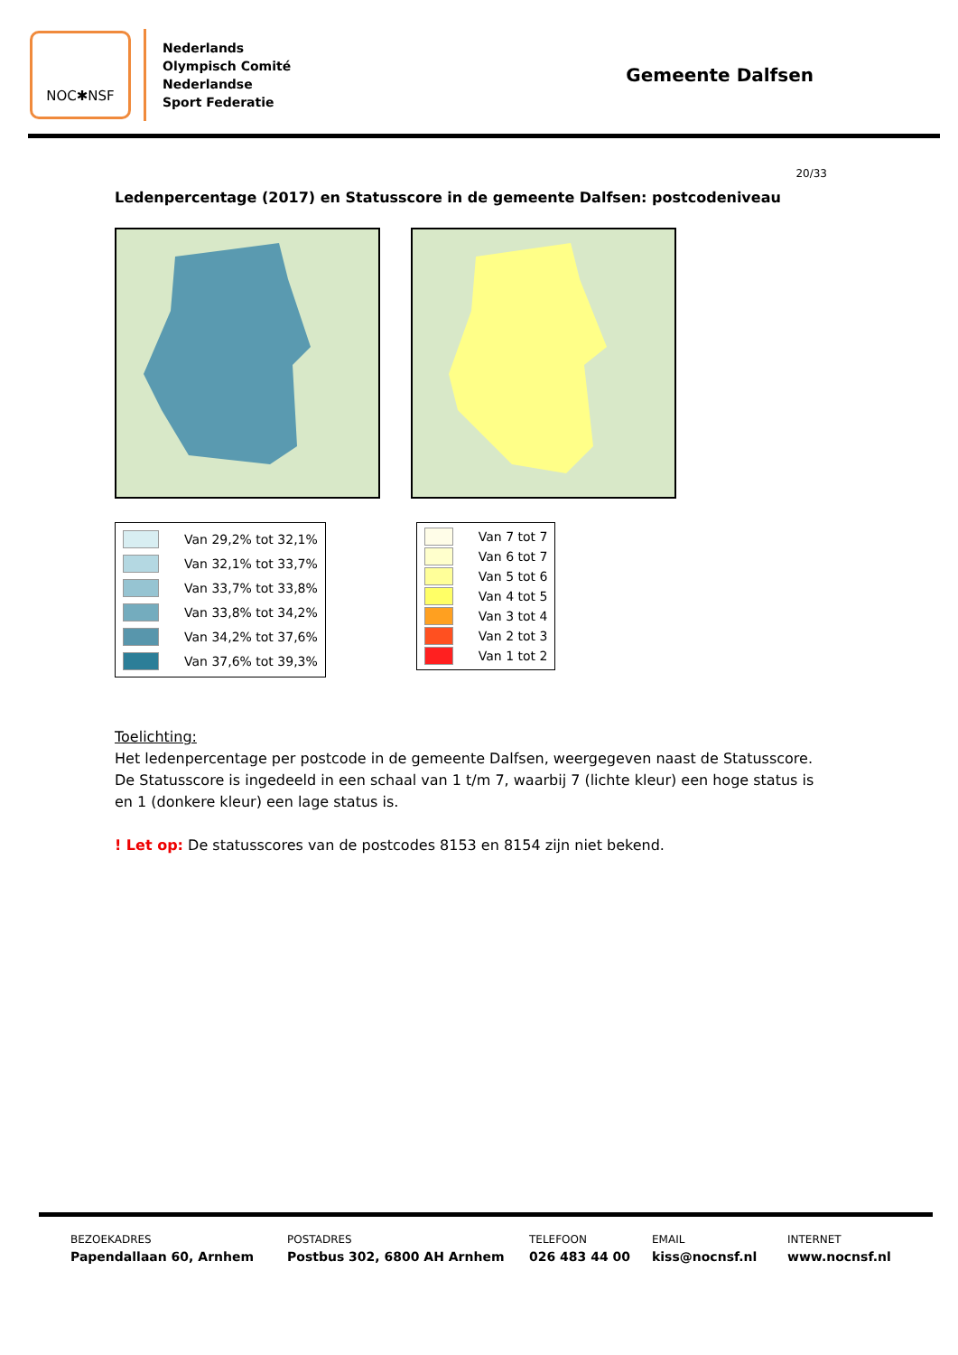NOC✱NSF
Nederlands
Olympisch Comité
Nederlandse
Sport Federatie
Gemeente Dalfsen
20/33
Ledenpercentage (2017) en Statusscore in de gemeente Dalfsen: postcodeniveau
Van 29,2% tot 32,1%
Van 32,1% tot 33,7%
Van 33,7% tot 33,8%
Van 33,8% tot 34,2%
Van 34,2% tot 37,6%
Van 37,6% tot 39,3%
Van 7 tot 7
Van 6 tot 7
Van 5 tot 6
Van 4 tot 5
Van 3 tot 4
Van 2 tot 3
Van 1 tot 2
Toelichting:
Het ledenpercentage per postcode in de gemeente Dalfsen, weergegeven naast de Statusscore. De Statusscore is ingedeeld in een schaal van 1 t/m 7, waarbij 7 (lichte kleur) een hoge status is en 1 (donkere kleur) een lage status is.
! Let op: De statusscores van de postcodes 8153 en 8154 zijn niet bekend.
BEZOEKADRES
Papendallaan 60, Arnhem
POSTADRES
Postbus 302, 6800 AH Arnhem
TELEFOON
026 483 44 00
EMAIL
kiss@nocnsf.nl
INTERNET
www.nocnsf.nl